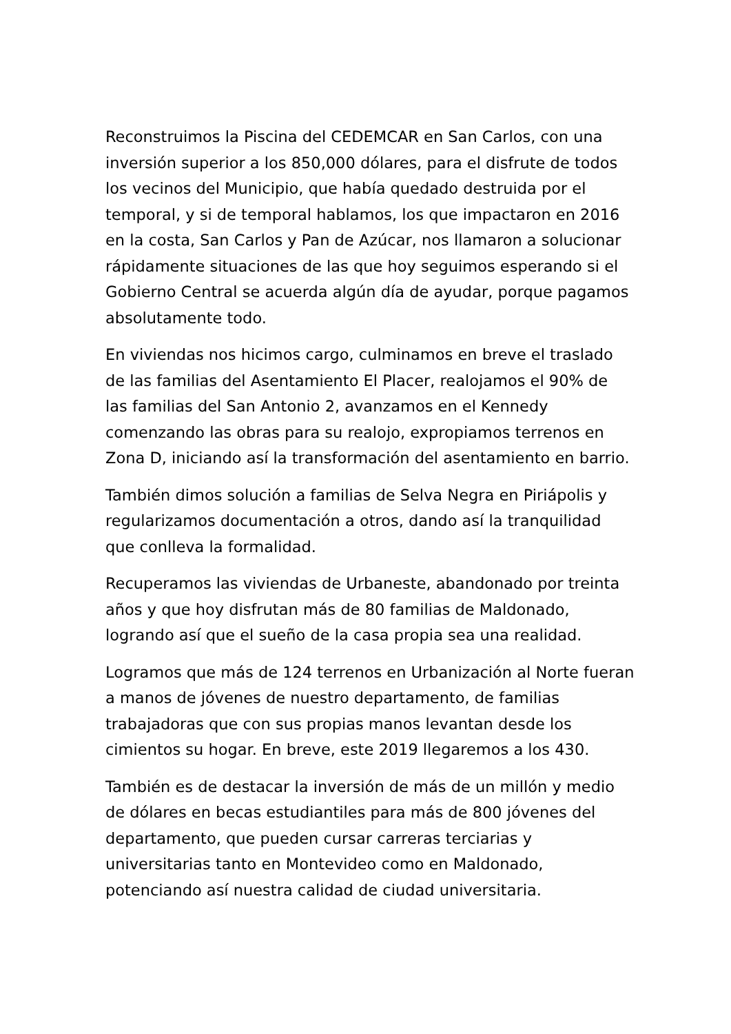Reconstruimos la Piscina del CEDEMCAR en San Carlos, con una inversión superior a los 850,000 dólares, para el disfrute de todos los vecinos del Municipio, que había quedado destruida por el temporal, y si de temporal hablamos, los que impactaron en 2016 en la costa, San Carlos y Pan de Azúcar, nos llamaron a solucionar rápidamente situaciones de las que hoy seguimos esperando si el Gobierno Central se acuerda algún día de ayudar, porque pagamos absolutamente todo.
En viviendas nos hicimos cargo, culminamos en breve el traslado de las familias del Asentamiento El Placer, realojamos el 90% de las familias del San Antonio 2, avanzamos en el Kennedy comenzando las obras para su realojo, expropiamos terrenos en Zona D, iniciando así la transformación del asentamiento en barrio.
También dimos solución a familias de Selva Negra en Piriápolis y regularizamos documentación a otros, dando así la tranquilidad que conlleva la formalidad.
Recuperamos las viviendas de Urbaneste, abandonado por treinta años y que hoy disfrutan más de 80 familias de Maldonado, logrando así que el sueño de la casa propia sea una realidad.
Logramos que más de 124 terrenos en Urbanización al Norte fueran a manos de jóvenes de nuestro departamento, de familias trabajadoras que con sus propias manos levantan desde los cimientos su hogar. En breve, este 2019 llegaremos a los 430.
También es de destacar la inversión de más de un millón y medio de dólares en becas estudiantiles para más de 800 jóvenes del departamento, que pueden cursar carreras terciarias y universitarias tanto en Montevideo como en Maldonado, potenciando así nuestra calidad de ciudad universitaria.